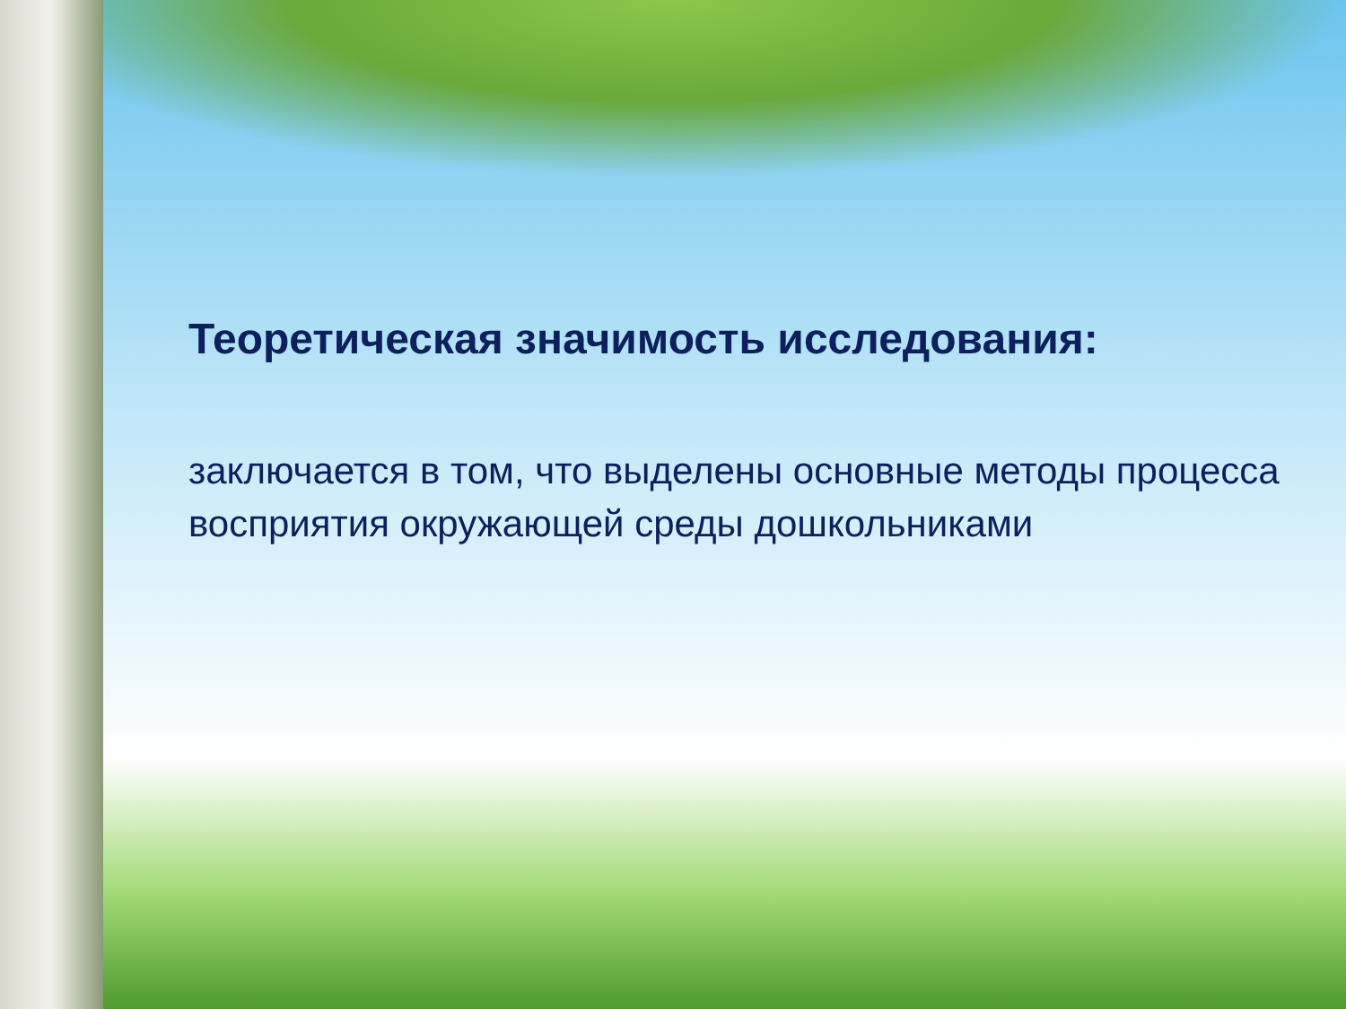Теоретическая значимость исследования:
заключается в том, что выделены основные методы процесса восприятия окружающей среды дошкольниками